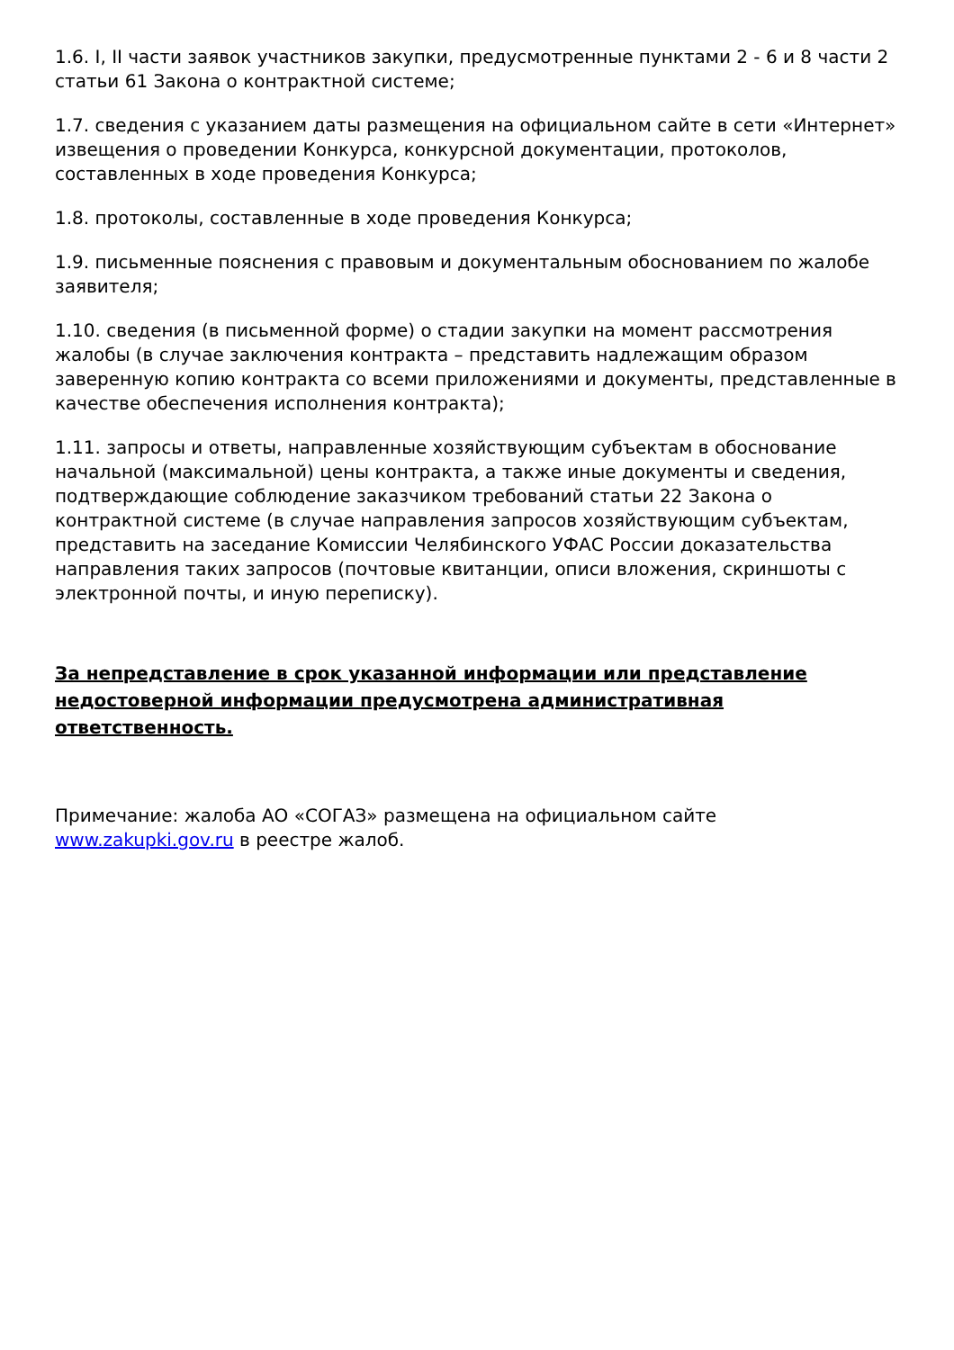1.6. I, II части заявок участников закупки, предусмотренные пунктами 2 - 6 и 8 части 2 статьи 61 Закона о контрактной системе;
1.7. сведения с указанием даты размещения на официальном сайте в сети «Интернет» извещения о проведении Конкурса, конкурсной документации, протоколов, составленных в ходе проведения Конкурса;
1.8. протоколы, составленные в ходе проведения Конкурса;
1.9. письменные пояснения с правовым и документальным обоснованием по жалобе заявителя;
1.10. сведения (в письменной форме) о стадии закупки на момент рассмотрения жалобы (в случае заключения контракта – представить надлежащим образом заверенную копию контракта со всеми приложениями и документы, представленные в качестве обеспечения исполнения контракта);
1.11. запросы и ответы, направленные хозяйствующим субъектам в обоснование начальной (максимальной) цены контракта, а также иные документы и сведения, подтверждающие соблюдение заказчиком требований статьи 22 Закона о контрактной системе (в случае направления запросов хозяйствующим субъектам, представить на заседание Комиссии Челябинского УФАС России доказательства направления таких запросов (почтовые квитанции, описи вложения, скриншоты с электронной почты, и иную переписку).
За непредставление в срок указанной информации или представление недостоверной информации предусмотрена административная ответственность.
Примечание: жалоба АО «СОГАЗ» размещена на официальном сайте www.zakupki.gov.ru в реестре жалоб.